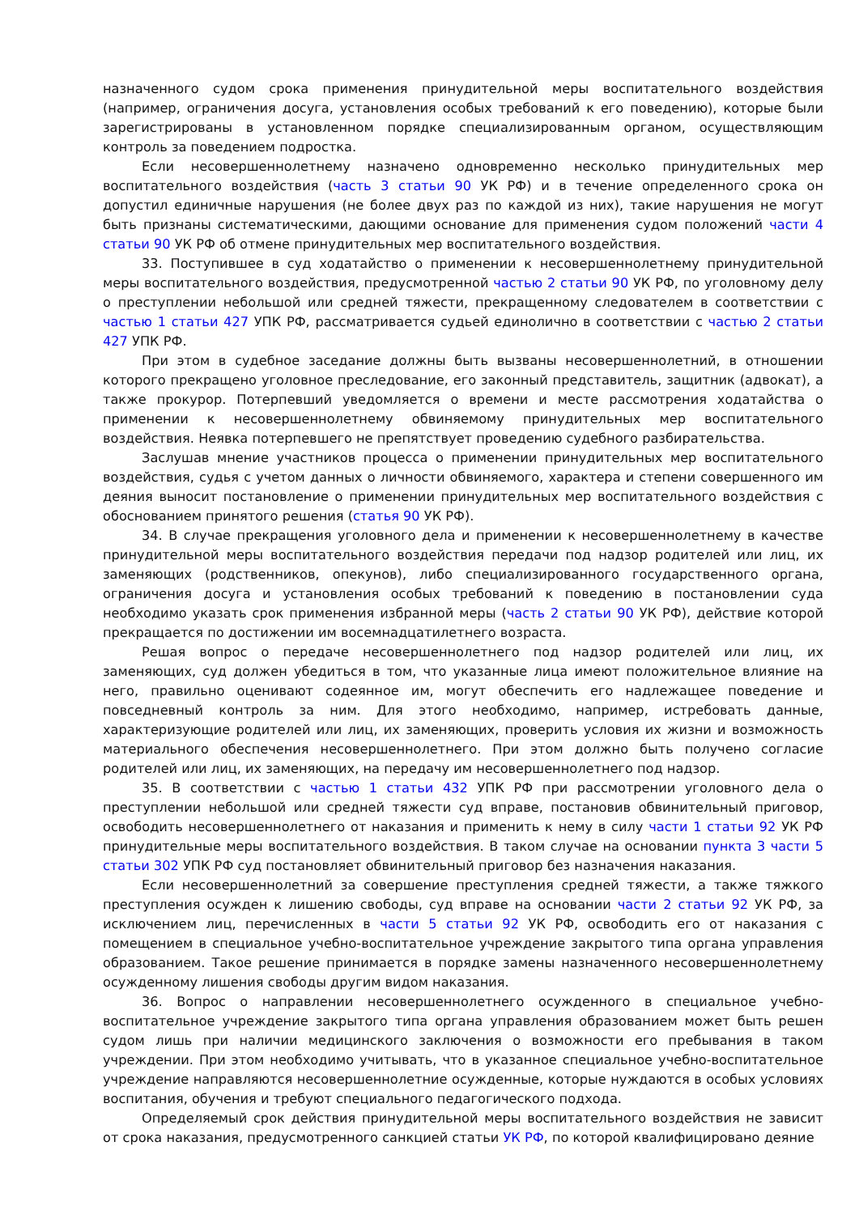назначенного судом срока применения принудительной меры воспитательного воздействия (например, ограничения досуга, установления особых требований к его поведению), которые были зарегистрированы в установленном порядке специализированным органом, осуществляющим контроль за поведением подростка.
Если несовершеннолетнему назначено одновременно несколько принудительных мер воспитательного воздействия (часть 3 статьи 90 УК РФ) и в течение определенного срока он допустил единичные нарушения (не более двух раз по каждой из них), такие нарушения не могут быть признаны систематическими, дающими основание для применения судом положений части 4 статьи 90 УК РФ об отмене принудительных мер воспитательного воздействия.
33. Поступившее в суд ходатайство о применении к несовершеннолетнему принудительной меры воспитательного воздействия, предусмотренной частью 2 статьи 90 УК РФ, по уголовному делу о преступлении небольшой или средней тяжести, прекращенному следователем в соответствии с частью 1 статьи 427 УПК РФ, рассматривается судьей единолично в соответствии с частью 2 статьи 427 УПК РФ.
При этом в судебное заседание должны быть вызваны несовершеннолетний, в отношении которого прекращено уголовное преследование, его законный представитель, защитник (адвокат), а также прокурор. Потерпевший уведомляется о времени и месте рассмотрения ходатайства о применении к несовершеннолетнему обвиняемому принудительных мер воспитательного воздействия. Неявка потерпевшего не препятствует проведению судебного разбирательства.
Заслушав мнение участников процесса о применении принудительных мер воспитательного воздействия, судья с учетом данных о личности обвиняемого, характера и степени совершенного им деяния выносит постановление о применении принудительных мер воспитательного воздействия с обоснованием принятого решения (статья 90 УК РФ).
34. В случае прекращения уголовного дела и применении к несовершеннолетнему в качестве принудительной меры воспитательного воздействия передачи под надзор родителей или лиц, их заменяющих (родственников, опекунов), либо специализированного государственного органа, ограничения досуга и установления особых требований к поведению в постановлении суда необходимо указать срок применения избранной меры (часть 2 статьи 90 УК РФ), действие которой прекращается по достижении им восемнадцатилетнего возраста.
Решая вопрос о передаче несовершеннолетнего под надзор родителей или лиц, их заменяющих, суд должен убедиться в том, что указанные лица имеют положительное влияние на него, правильно оценивают содеянное им, могут обеспечить его надлежащее поведение и повседневный контроль за ним. Для этого необходимо, например, истребовать данные, характеризующие родителей или лиц, их заменяющих, проверить условия их жизни и возможность материального обеспечения несовершеннолетнего. При этом должно быть получено согласие родителей или лиц, их заменяющих, на передачу им несовершеннолетнего под надзор.
35. В соответствии с частью 1 статьи 432 УПК РФ при рассмотрении уголовного дела о преступлении небольшой или средней тяжести суд вправе, постановив обвинительный приговор, освободить несовершеннолетнего от наказания и применить к нему в силу части 1 статьи 92 УК РФ принудительные меры воспитательного воздействия. В таком случае на основании пункта 3 части 5 статьи 302 УПК РФ суд постановляет обвинительный приговор без назначения наказания.
Если несовершеннолетний за совершение преступления средней тяжести, а также тяжкого преступления осужден к лишению свободы, суд вправе на основании части 2 статьи 92 УК РФ, за исключением лиц, перечисленных в части 5 статьи 92 УК РФ, освободить его от наказания с помещением в специальное учебно-воспитательное учреждение закрытого типа органа управления образованием. Такое решение принимается в порядке замены назначенного несовершеннолетнему осужденному лишения свободы другим видом наказания.
36. Вопрос о направлении несовершеннолетнего осужденного в специальное учебно-воспитательное учреждение закрытого типа органа управления образованием может быть решен судом лишь при наличии медицинского заключения о возможности его пребывания в таком учреждении. При этом необходимо учитывать, что в указанное специальное учебно-воспитательное учреждение направляются несовершеннолетние осужденные, которые нуждаются в особых условиях воспитания, обучения и требуют специального педагогического подхода.
Определяемый срок действия принудительной меры воспитательного воздействия не зависит от срока наказания, предусмотренного санкцией статьи УК РФ, по которой квалифицировано деяние